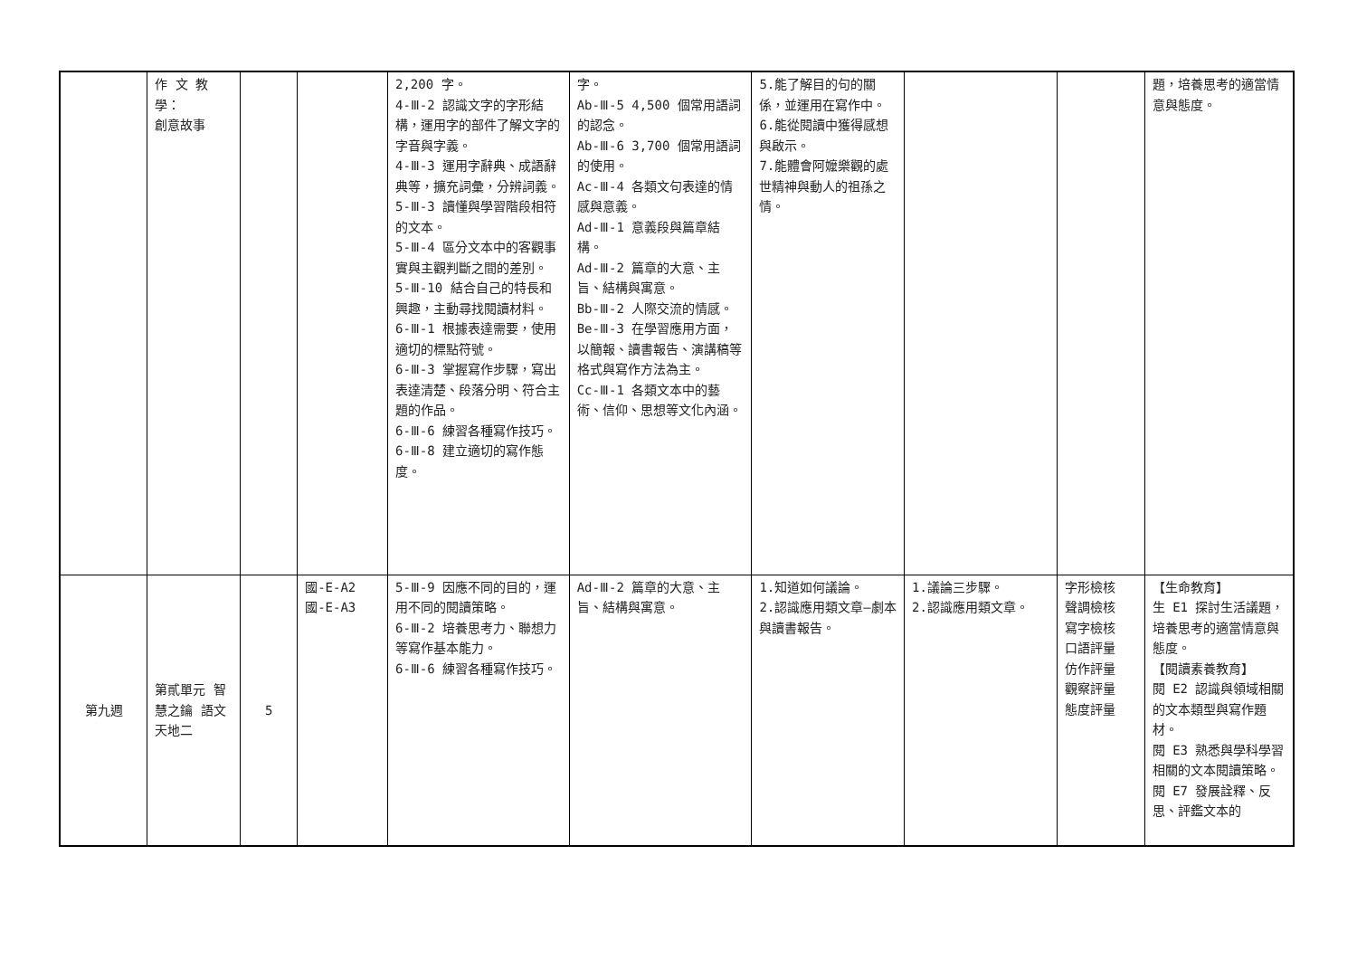| | 作 文 教學： 創意故事 | | | 2,200 字。 4-Ⅲ-2 認識文字的字形結構，運用字的部件了解文字的字音與字義。 4-Ⅲ-3 運用字辭典、成語辭典等，擴充詞彙，分辨詞義。 5-Ⅲ-3 讀懂與學習階段相符的文本。 5-Ⅲ-4 區分文本中的客觀事實與主觀判斷之間的差別。 5-Ⅲ-10 結合自己的特長和興趣，主動尋找閱讀材料。 6-Ⅲ-1 根據表達需要，使用適切的標點符號。 6-Ⅲ-3 掌握寫作步驟，寫出表達清楚、段落分明、符合主題的作品。 6-Ⅲ-6 練習各種寫作技巧。 6-Ⅲ-8 建立適切的寫作態度。 | 字。 Ab-Ⅲ-5 4,500 個常用語詞的認念。 Ab-Ⅲ-6 3,700 個常用語詞的使用。 Ac-Ⅲ-4 各類文句表達的情感與意義。 Ad-Ⅲ-1 意義段與篇章結構。 Ad-Ⅲ-2 篇章的大意、主旨、結構與寓意。 Bb-Ⅲ-2 人際交流的情感。 Be-Ⅲ-3 在學習應用方面，以簡報、讀書報告、演講稿等格式與寫作方法為主。 Cc-Ⅲ-1 各類文本中的藝術、信仰、思想等文化內涵。 | 5.能了解目的句的關係，並運用在寫作中。 6.能從閱讀中獲得感想與啟示。 7.能體會阿嬤樂觀的處世精神與動人的祖孫之情。 | | | 題，培養思考的適當情意與態度。 |
| 第九週 | 第貳單元 智慧之鑰 語文天地二 | 5 | 國-E-A2 國-E-A3 | 5-Ⅲ-9 因應不同的目的，運用不同的閱讀策略。 6-Ⅲ-2 培養思考力、聯想力等寫作基本能力。 6-Ⅲ-6 練習各種寫作技巧。 | Ad-Ⅲ-2 篇章的大意、主旨、結構與寓意。 | 1.知道如何議論。 2.認識應用類文章—劇本與讀書報告。 | 1.議論三步驟。 2.認識應用類文章。 | 字形檢核 聲調檢核 寫字檢核 口語評量 仿作評量 觀察評量 態度評量 | 【生命教育】 生 E1 探討生活議題，培養思考的適當情意與態度。 【閱讀素養教育】 閱 E2 認識與領域相關的文本類型與寫作題材。 閱 E3 熟悉與學科學習相關的文本閱讀策略。 閱 E7 發展詮釋、反思、評鑑文本的 |